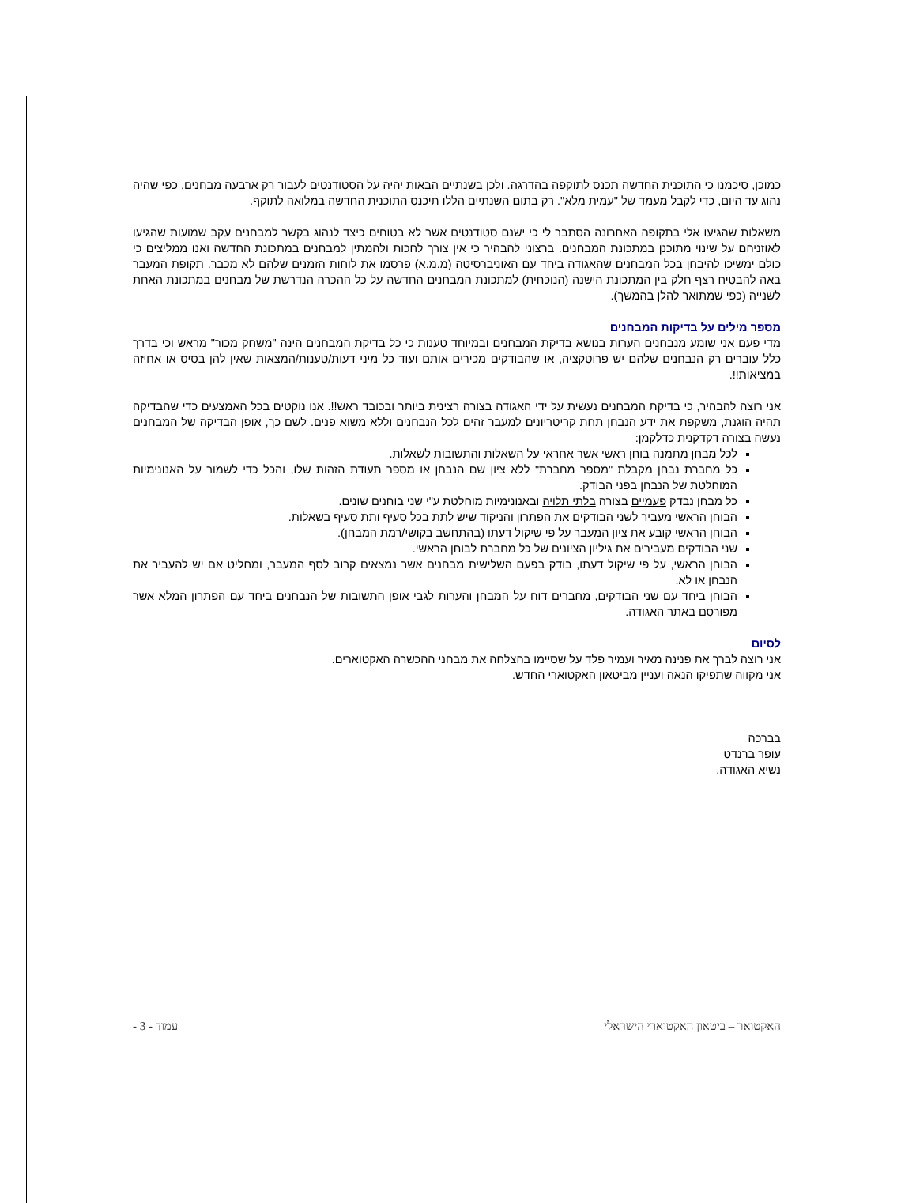כמוכן, סיכמנו כי התוכנית החדשה תכנס לתוקפה בהדרגה. ולכן בשנתיים הבאות יהיה על הסטודנטים לעבור רק ארבעה מבחנים, כפי שהיה נהוג עד היום, כדי לקבל מעמד של "עמית מלא". רק בתום השנתיים הללו תיכנס התוכנית החדשה במלואה לתוקף.
משאלות שהגיעו אלי בתקופה האחרונה הסתבר לי כי ישנם סטודנטים אשר לא בטוחים כיצד לנהוג בקשר למבחנים עקב שמועות שהגיעו לאוזניהם על שינוי מתוכנן במתכונת המבחנים. ברצוני להבהיר כי אין צורך לחכות ולהמתין למבחנים במתכונת החדשה ואנו ממליצים כי כולם ימשיכו להיבחן בכל המבחנים שהאגודה ביחד עם האוניברסיטה (מ.מ.א) פרסמו את לוחות הזמנים שלהם לא מכבר. תקופת המעבר באה להבטיח רצף חלק בין המתכונת הישנה (הנוכחית) למתכונת המבחנים החדשה על כל ההכרה הנדרשת של מבחנים במתכונת האחת לשנייה (כפי שמתואר להלן בהמשך).
מספר מילים על בדיקות המבחנים
מדי פעם אני שומע מנבחנים הערות בנושא בדיקת המבחנים ובמיוחד טענות כי כל בדיקת המבחנים הינה "משחק מכור" מראש וכי בדרך כלל עוברים רק הנבחנים שלהם יש פרוטקציה, או שהבודקים מכירים אותם ועוד כל מיני דעות/טענות/המצאות שאין להן בסיס או אחיזה במציאות!!.
אני רוצה להבהיר, כי בדיקת המבחנים נעשית על ידי האגודה בצורה רצינית ביותר ובכובד ראש!!. אנו נוקטים בכל האמצעים כדי שהבדיקה תהיה הוגנת, משקפת את ידע הנבחן תחת קריטריונים למעבר זהים לכל הנבחנים וללא משוא פנים. לשם כך, אופן הבדיקה של המבחנים נעשה בצורה דקדקנית כדלקמן:
לכל מבחן מתמנה בוחן ראשי אשר אחראי על השאלות והתשובות לשאלות.
כל מחברת נבחן מקבלת "מספר מחברת" ללא ציון שם הנבחן או מספר תעודת הזהות שלו, והכל כדי לשמור על האנונימיות המוחלטת של הנבחן בפני הבודק.
כל מבחן נבדק פעמיים בצורה בלתי תלויה ובאנונימיות מוחלטת ע"י שני בוחנים שונים.
הבוחן הראשי מעביר לשני הבודקים את הפתרון והניקוד שיש לתת בכל סעיף ותת סעיף בשאלות.
הבוחן הראשי קובע את ציון המעבר על פי שיקול דעתו (בהתחשב בקושי/רמת המבחן).
שני הבודקים מעבירים את גיליון הציונים של כל מחברת לבוחן הראשי.
הבוחן הראשי, על פי שיקול דעתו, בודק בפעם השלישית מבחנים אשר נמצאים קרוב לסף המעבר, ומחליט אם יש להעביר את הנבחן או לא.
הבוחן ביחד עם שני הבודקים, מחברים דוח על המבחן והערות לגבי אופן התשובות של הנבחנים ביחד עם הפתרון המלא אשר מפורסם באתר האגודה.
לסיום
אני רוצה לברך את פנינה מאיר ועמיר פלד על שסיימו בהצלחה את מבחני ההכשרה האקטוארים.
אני מקווה שתפיקו הנאה ועניין מביטאון האקטוארי החדש.
בברכה
עופר ברנדט
נשיא האגודה.
האקטואר – ביטאון האקטוארי הישראלי עמוד - 3 -